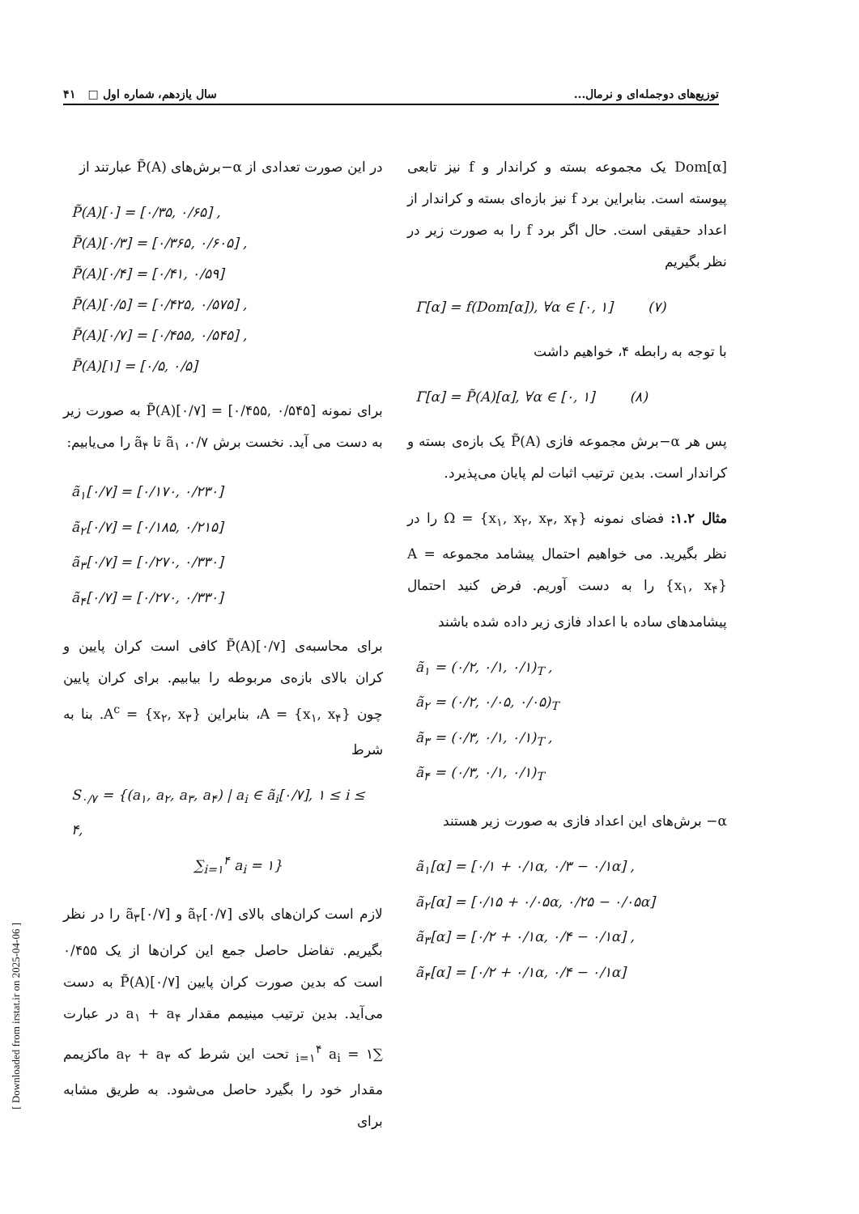توزیع‌های دوجمله‌ای و نرمال... سال یازدهم، شماره اول □ ۴۱
Dom[α] یک مجموعه بسته و کراندار و f نیز تابعی پیوسته است. بنابراین برد f نیز بازه‌ای بسته و کراندار از اعداد حقیقی است. حال اگر برد f را به صورت زیر در نظر بگیریم
Γ[α] = f(Dom[α]), ∀α ∈ [۰, ۱] (۷)
با توجه به رابطه ۴، خواهیم داشت
Γ[α] = P̃(A)[α], ∀α ∈ [۰, ۱] (۸)
پس هر α−برش مجموعه فازی P̃(A) یک بازه‌ی بسته و کراندار است. بدین ترتیب اثبات لم پایان می‌پذیرد.
مثال ۱.۲: فضای نمونه Ω = {x<sub>۱</sub>, x<sub>۲</sub>, x<sub>۳</sub>, x<sub>۴</sub>} را در نظر بگیرید. می خواهیم احتمال پیشامد مجموعه A = {x<sub>۱</sub>, x<sub>۴</sub>} را به دست آوریم. فرض کنید احتمال پیشامدهای ساده با اعداد فازی زیر داده شده باشند
ã<sub>۱</sub> = (۰/۲, ۰/۱, ۰/۱)<sub>T</sub> ,
ã<sub>۲</sub> = (۰/۲, ۰/۰۵, ۰/۰۵)<sub>T</sub>
ã<sub>۳</sub> = (۰/۳, ۰/۱, ۰/۱)<sub>T</sub> ,
ã<sub>۴</sub> = (۰/۳, ۰/۱, ۰/۱)<sub>T</sub>
α− برش‌های این اعداد فازی به صورت زیر هستند
ã<sub>۱</sub>[α] = [۰/۱ + ۰/۱α, ۰/۳ − ۰/۱α] ,
ã<sub>۲</sub>[α] = [۰/۱۵ + ۰/۰۵α, ۰/۲۵ − ۰/۰۵α]
ã<sub>۳</sub>[α] = [۰/۲ + ۰/۱α, ۰/۴ − ۰/۱α] ,
ã<sub>۴</sub>[α] = [۰/۲ + ۰/۱α, ۰/۴ − ۰/۱α]
در این صورت تعدادی از α−برش‌های P̃(A) عبارتند از
P̃(A)[۰] = [۰/۳۵, ۰/۶۵] ,
P̃(A)[۰/۳] = [۰/۳۶۵, ۰/۶۰۵] ,
P̃(A)[۰/۴] = [۰/۴۱, ۰/۵۹]
P̃(A)[۰/۵] = [۰/۴۲۵, ۰/۵۷۵] ,
P̃(A)[۰/۷] = [۰/۴۵۵, ۰/۵۴۵] ,
P̃(A)[۱] = [۰/۵, ۰/۵]
برای نمونه P̃(A)[۰/۷] = [۰/۴۵۵, ۰/۵۴۵] به صورت زیر به دست می آید. نخست برش ۰/۷، ã<sub>۱</sub> تا ã<sub>۴</sub> را می‌یابیم:
ã<sub>۱</sub>[۰/۷] = [۰/۱۷۰, ۰/۲۳۰]
ã<sub>۲</sub>[۰/۷] = [۰/۱۸۵, ۰/۲۱۵]
ã<sub>۳</sub>[۰/۷] = [۰/۲۷۰, ۰/۳۳۰]
ã<sub>۴</sub>[۰/۷] = [۰/۲۷۰, ۰/۳۳۰]
برای محاسبه‌ی P̃(A)[۰/۷] کافی است کران پایین و کران بالای بازه‌ی مربوطه را بیابیم. برای کران پایین چون A = {x<sub>۱</sub>, x<sub>۴</sub>}، بنابراین A<sup>c</sup> = {x<sub>۲</sub>, x<sub>۳</sub>}. بنا به شرط
S<sub>۰/۷</sub> = {(a<sub>۱</sub>, a<sub>۲</sub>, a<sub>۳</sub>, a<sub>۴</sub>) | a<sub>i</sub> ∈ ã<sub>i</sub>[۰/۷], ۱ ≤ i ≤ ۴,
∑<sub>i=۱</sub><sup>۴</sup> a<sub>i</sub> = ۱}
لازم است کران‌های بالای ã<sub>۲</sub>[۰/۷] و ã<sub>۳</sub>[۰/۷] را در نظر بگیریم. تفاضل حاصل جمع این کران‌ها از یک ۰/۴۵۵ است که بدین صورت کران پایین P̃(A)[۰/۷] به دست می‌آید. بدین ترتیب مینیمم مقدار a<sub>۱</sub> + a<sub>۴</sub> در عبارت ∑<sub>i=۱</sub><sup>۴</sup> a<sub>i</sub> = ۱ تحت این شرط که a<sub>۲</sub> + a<sub>۳</sub> ماکزیمم مقدار خود را بگیرد حاصل می‌شود. به طریق مشابه برای
[ Downloaded from irstat.ir on 2025-04-06 ]